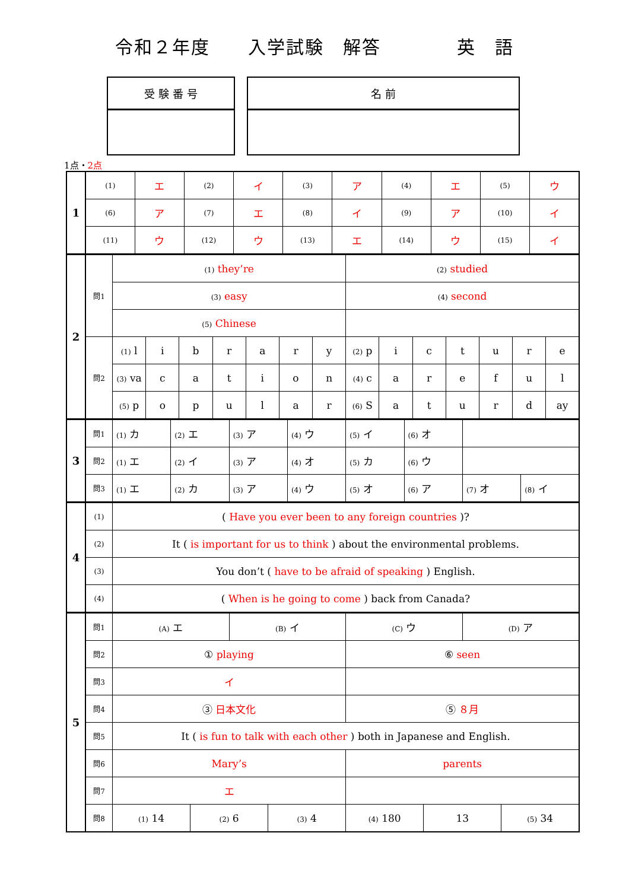令和２年度　　入学試験　解答　　　　英　語
受 験 番 号 名 前
1点・2点
| 1 | (1) | エ | (2) | イ | (3) | ア | (4) | エ | (5) | ウ |
| | (6) | ア | (7) | エ | (8) | イ | (9) | ア | (10) | イ |
| | (11) | ウ | (12) | ウ | (13) | エ | (14) | ウ | (15) | イ |
| 2 | 問1 | (1) they’re | | | | | | | (2) studied | | | | | | |
| | | (3) easy | | | | | | | (4) second | | | | | | |
| | | (5) Chinese | | | | | | | | | | | | | |
| | 問2 | (1) l | i | b | r | a | r | y | (2) p | i | c | t | u | r | e |
| | | (3) va | c | a | t | i | o | n | (4) c | a | r | e | f | u | l |
| | | (5) p | o | p | u | l | a | r | (6) S | a | t | u | r | d | ay |
| 3 | 問1 | (1) カ | (2) エ | (3) ア | (4) ウ | (5) イ | (6) オ | | |
| | 問2 | (1) エ | (2) イ | (3) ア | (4) オ | (5) カ | (6) ウ | | |
| | 問3 | (1) エ | (2) カ | (3) ア | (4) ウ | (5) オ | (6) ア | (7) オ | (8) イ |
| 4 | (1) | ( Have you ever been to any foreign countries )? |
| | (2) | It ( is important for us to think ) about the environmental problems. |
| | (3) | You don’t ( have to be afraid of speaking ) English. |
| | (4) | ( When is he going to come ) back from Canada? |
| 5 | 問1 | (A) エ | | (B) イ | | (C) ウ | | (D) ア | |
| | 問2 | ① playing | | | | ⑥ seen | | | |
| | 問3 | イ | | | | | | | |
| | 問4 | ③ 日本文化 | | | | ⑤ ８月 | | | |
| | 問5 | It ( is fun to talk with each other ) both in Japanese and English. | | | | | | | |
| | 問6 | Mary’s | | | | parents | | | |
| | 問7 | エ | | | | | | | |
| | 問8 | (1) 14 | (2) 6 | | (3) 4 | (4) 180 | 13 | | (5) 34 |